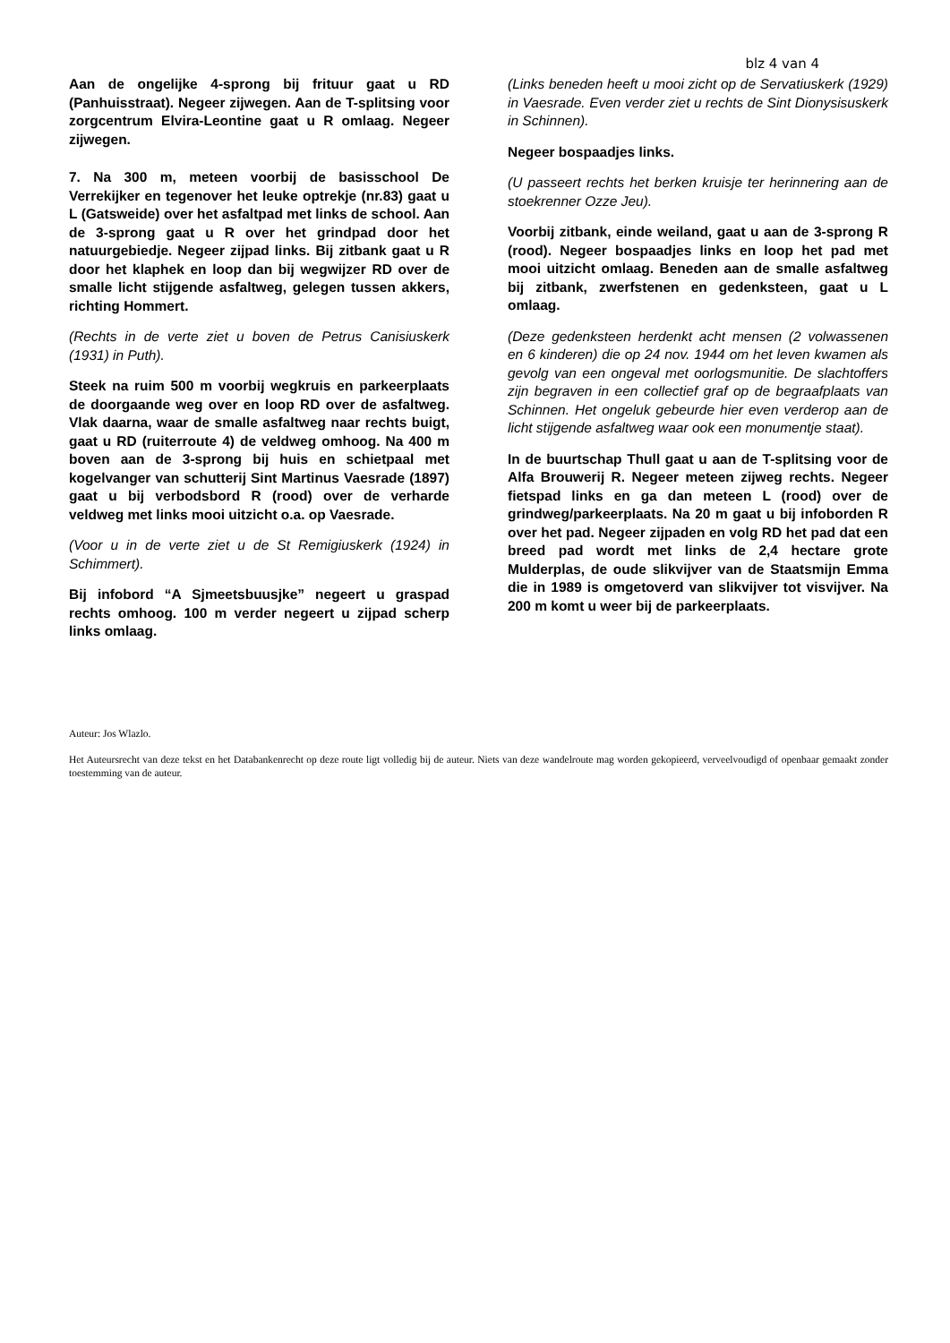blz 4 van 4
Aan de ongelijke 4-sprong bij frituur gaat u RD (Panhuisstraat). Negeer zijwegen. Aan de T-splitsing voor zorgcentrum Elvira-Leontine gaat u R omlaag. Negeer zijwegen.
7. Na 300 m, meteen voorbij de basisschool De Verrekijker en tegenover het leuke optrekje (nr.83) gaat u L (Gatsweide) over het asfaltpad met links de school. Aan de 3-sprong gaat u R over het grindpad door het natuurgebiedje. Negeer zijpad links. Bij zitbank gaat u R door het klaphek en loop dan bij wegwijzer RD over de smalle licht stijgende asfaltweg, gelegen tussen akkers, richting Hommert.
(Rechts in de verte ziet u boven de Petrus Canisiuskerk (1931) in Puth).
Steek na ruim 500 m voorbij wegkruis en parkeerplaats de doorgaande weg over en loop RD over de asfaltweg. Vlak daarna, waar de smalle asfaltweg naar rechts buigt, gaat u RD (ruiterroute 4) de veldweg omhoog. Na 400 m boven aan de 3-sprong bij huis en schietpaal met kogelvanger van schutterij Sint Martinus Vaesrade (1897) gaat u bij verbodsbord R (rood) over de verharde veldweg met links mooi uitzicht o.a. op Vaesrade.
(Voor u in de verte ziet u de St Remigiuskerk (1924) in Schimmert).
Bij infobord “A Sjmeetsbuusjke” negeert u graspad rechts omhoog. 100 m verder negeert u zijpad scherp links omlaag.
(Links beneden heeft u mooi zicht op de Servatiuskerk (1929) in Vaesrade. Even verder ziet u rechts de Sint Dionysisuskerk in Schinnen).
Negeer bospaadjes links.
(U passeert rechts het berken kruisje ter herinnering aan de stoekrenner Ozze Jeu).
Voorbij zitbank, einde weiland, gaat u aan de 3-sprong R (rood). Negeer bospaadjes links en loop het pad met mooi uitzicht omlaag. Beneden aan de smalle asfaltweg bij zitbank, zwerfstenen en gedenksteen, gaat u L omlaag.
(Deze gedenksteen herdenkt acht mensen (2 volwassenen en 6 kinderen) die op 24 nov. 1944 om het leven kwamen als gevolg van een ongeval met oorlogsmunitie. De slachtoffers zijn begraven in een collectief graf op de begraafplaats van Schinnen. Het ongeluk gebeurde hier even verderop aan de licht stijgende asfaltweg waar ook een monumentje staat).
In de buurtschap Thull gaat u aan de T-splitsing voor de Alfa Brouwerij R. Negeer meteen zijweg rechts. Negeer fietspad links en ga dan meteen L (rood) over de grindweg/parkeerplaats. Na 20 m gaat u bij infoborden R over het pad. Negeer zijpaden en volg RD het pad dat een breed pad wordt met links de 2,4 hectare grote Mulderplas, de oude slikvijver van de Staatsmijn Emma die in 1989 is omgetoverd van slikvijver tot visvijver. Na 200 m komt u weer bij de parkeerplaats.
Auteur: Jos Wlazlo.
Het Auteursrecht van deze tekst en het Databankenrecht op deze route ligt volledig bij de auteur. Niets van deze wandelroute mag worden gekopieerd, verveelvoudigd of openbaar gemaakt zonder toestemming van de auteur.